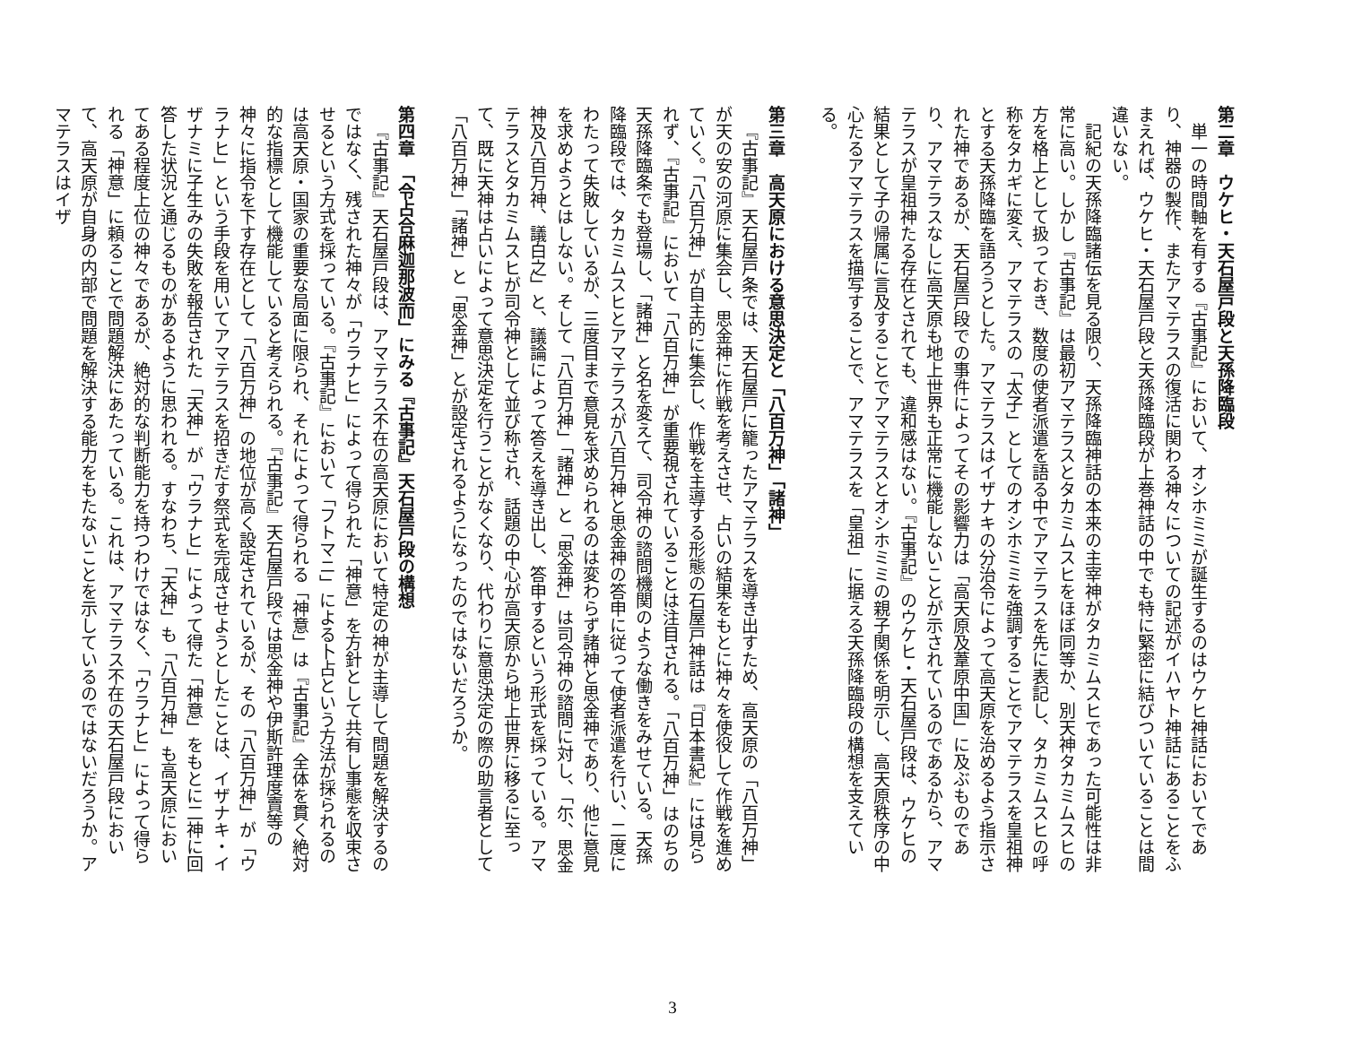第二章　ウケヒ・天石屋戸段と天孫降臨段
単一の時間軸を有する『古事記』において、オシホミミが誕生するのはウケヒ神話においてであり、神器の製作、またアマテラスの復活に関わる神々についての記述がイハヤト神話にあることをふまえれば、ウケヒ・天石屋戸段と天孫降臨段が上巻神話の中でも特に緊密に結びついていることは間違いない。
記紀の天孫降臨諸伝を見る限り、天孫降臨神話の本来の主宰神がタカミムスヒであった可能性は非常に高い。しかし『古事記』は最初アマテラスとタカミムスヒをほぼ同等か、別天神タカミムスヒの方を格上として扱っておき、数度の使者派遣を語る中でアマテラスを先に表記し、タカミムスヒの呼称をタカギに変え、アマテラスの「太子」としてのオシホミミを強調することでアマテラスを皇祖神とする天孫降臨を語ろうとした。アマテラスはイザナキの分治令によって高天原を治めるよう指示された神であるが、天石屋戸段での事件によってその影響力は「高天原及葦原中国」に及ぶものであり、アマテラスなしに高天原も地上世界も正常に機能しないことが示されているのであるから、アマテラスが皇祖神たる存在とされても、違和感はない。『古事記』のウケヒ・天石屋戸段は、ウケヒの結果として子の帰属に言及することでアマテラスとオシホミミの親子関係を明示し、高天原秩序の中心たるアマテラスを描写することで、アマテラスを「皇祖」に据える天孫降臨段の構想を支えている。
第三章　高天原における意思決定と「八百万神」「諸神」
『古事記』天石屋戸条では、天石屋戸に籠ったアマテラスを導き出すため、高天原の「八百万神」が天の安の河原に集会し、思金神に作戦を考えさせ、占いの結果をもとに神々を使役して作戦を進めていく。「八百万神」が自主的に集会し、作戦を主導する形態の石屋戸神話は『日本書紀』には見られず、『古事記』において「八百万神」が重要視されていることは注目される。「八百万神」はのちの天孫降臨条でも登場し、「諸神」と名を変えて、司令神の諮問機関のような働きをみせている。天孫降臨段では、タカミムスヒとアマテラスが八百万神と思金神の答申に従って使者派遣を行い、二度にわたって失敗しているが、三度目まで意見を求められるのは変わらず諸神と思金神であり、他に意見を求めようとはしない。そして「八百万神」「諸神」と「思金神」は司令神の諮問に対し、「尓、思金神及八百万神、議白之」と、議論によって答えを導き出し、答申するという形式を採っている。アマテラスとタカミムスヒが司令神として並び称され、話題の中心が高天原から地上世界に移るに至って、既に天神は占いによって意思決定を行うことがなくなり、代わりに意思決定の際の助言者として「八百万神」「諸神」と「思金神」とが設定されるようになったのではないだろうか。
第四章　「令占合麻迦那波而」にみる『古事記』天石屋戸段の構想
『古事記』天石屋戸段は、アマテラス不在の高天原において特定の神が主導して問題を解決するのではなく、残された神々が「ウラナヒ」によって得られた「神意」を方針として共有し事態を収束させるという方式を採っている。『古事記』において「フトマニ」による卜占という方法が採られるのは高天原・国家の重要な局面に限られ、それによって得られる「神意」は『古事記』全体を貫く絶対的な指標として機能していると考えられる。『古事記』天石屋戸段では思金神や伊斯許理度賣等の神々に指令を下す存在として「八百万神」の地位が高く設定されているが、その「八百万神」が「ウラナヒ」という手段を用いてアマテラスを招きだす祭式を完成させようとしたことは、イザナキ・イザナミに子生みの失敗を報告された「天神」が「ウラナヒ」によって得た「神意」をもとに二神に回答した状況と通じるものがあるように思われる。すなわち、「天神」も「八百万神」も高天原においてある程度上位の神々であるが、絶対的な判断能力を持つわけではなく、「ウラナヒ」によって得られる「神意」に頼ることで問題解決にあたっている。これは、アマテラス不在の天石屋戸段において、高天原が自身の内部で問題を解決する能力をもたないことを示しているのではないだろうか。アマテラスはイザ
3